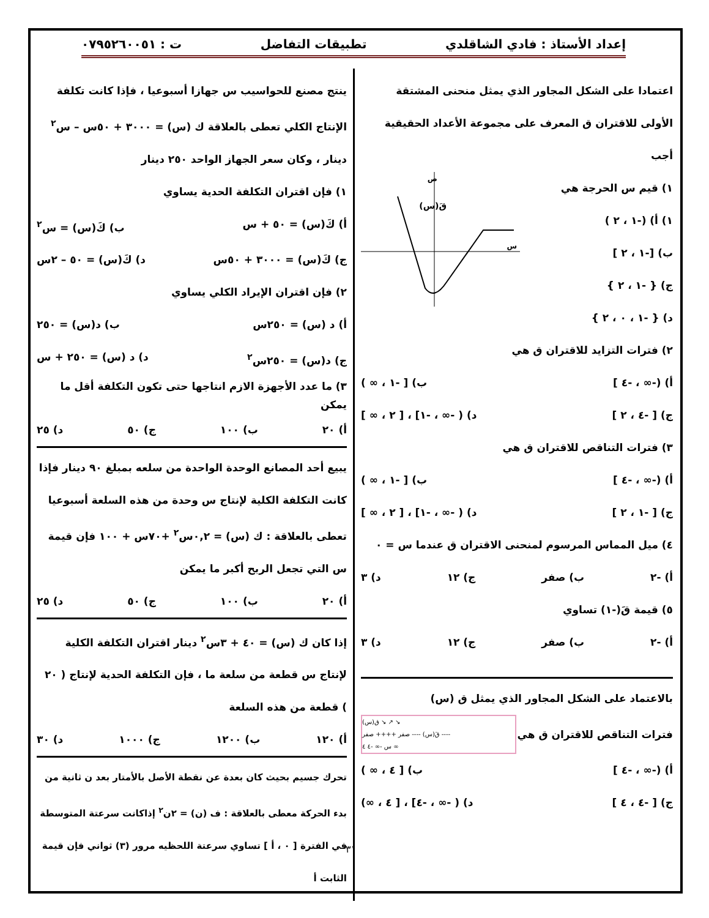إعداد الأستاذ : فادي الشاقلدي تطبيقات التفاضل ت : ٠٧٩٥٢٦٠٠٥١
اعتمادا على الشكل المجاور الذي يمثل منحنى المشتقة الأولى للاقتران ق المعرف على مجموعة الأعداد الحقيقية أجب
١) قيم س الحرجة هي
١) أ) (-١ ، ٢ )
ب) [-١ ، ٢ ]
ج) { -١ ، ٢ }
د) { -١ ، ٠ ، ٢ }
قَ(س)
س
ص
٢) فترات التزايد للاقتران ق هي
أ) (-∞ ، -٤ ] ب) [ -١ ، ∞ )
ج) [ -٤ ، ٢ ] د) ( -∞ ، -١] ، [ ٢ ، ∞ ]
٣) فترات التناقص للاقتران ق هي
أ) (-∞ ، -٤ ] ب) [ -١ ، ∞ )
ج) [ -١ ، ٢ ] د) ( -∞ ، -١] ، [ ٢ ، ∞ ]
٤) ميل المماس المرسوم لمنحنى الاقتران ق عندما س = ٠
أ) -٢ ب) صفر ج) ١٢ د) ٣
٥) قيمة قَ(-١) تساوي
أ) -٢ ب) صفر ج) ١٢ د) ٣
بالاعتماد على الشكل المجاور الذي يمثل ق (س)
فترات التناقص للاقتران ق هي
ق(س) ↘ ↗ ↘
قَ(س) ---- صفر ++++ صفر ----
س -∞ -٤ ٤ ∞
أ) (-∞ ، -٤ ] ب) [ ٤ ، ∞ )
ج) [ -٤ ، ٤ ] د) ( -∞ ، -٤] ، [ ٤ ، ∞)
ينتج مصنع للحواسيب س جهازا أسبوعيا ، فإذا كانت تكلفة الإنتاج الكلي تعطى بالعلاقة ك (س) = ٣٠٠٠ + ٥٠س – س<sup>٢</sup> دينار ، وكان سعر الجهاز الواحد ٢٥٠ دينار
١) فإن اقتران التكلفة الحدية يساوي
أ) كَ(س) = ٥٠ + س ب) كَ(س) = س<sup>٢</sup>
ج) كَ(س) = ٣٠٠٠ + ٥٠س د) كَ(س) = ٥٠ – ٢س
٢) فإن اقتران الإيراد الكلي يساوي
أ) د (س) = ٢٥٠س ب) د(س) = ٢٥٠
ج) د(س) = ٢٥٠س<sup>٢</sup> د) د (س) = ٢٥٠ + س
٣) ما عدد الأجهزة الازم انتاجها حتى تكون التكلفة أقل ما يمكن
أ) ٢٠ ب) ١٠٠ ج) ٥٠ د) ٢٥
يبيع أحد المصانع الوحدة الواحدة من سلعه بمبلغ ٩٠ دينار فإذا كانت التكلفة الكلية لإنتاج س وحدة من هذه السلعة أسبوعيا تعطى بالعلاقة : ك (س) = ٠,٢س<sup>٢</sup> +٧٠س + ١٠٠ فإن قيمة س التي تجعل الربح أكبر ما يمكن
أ) ٢٠ ب) ١٠٠ ج) ٥٠ د) ٢٥
إذا كان ك (س) = ٤٠ + ٣س<sup>٢</sup> دينار اقتران التكلفة الكلية لإنتاج س قطعة من سلعة ما ، فإن التكلفة الحدية لإنتاج ( ٢٠ ) قطعة من هذه السلعة
أ) ١٢٠ ب) ١٢٠٠ ج) ١٠٠٠ د) ٣٠
تحرك جسيم بحيث كان بعدة عن نقطة الأصل بالأمتار بعد ن ثانية من بدء الحركة معطى بالعلاقة : ف (ن) = ٢ن<sup>٢</sup> إذاكانت سرعتة المتوسطة في الفترة [ ٠ ، أ ] تساوي سرعتة اللحظيه مرور (٣) ثواني فإن قيمة الثابت أ
٣١